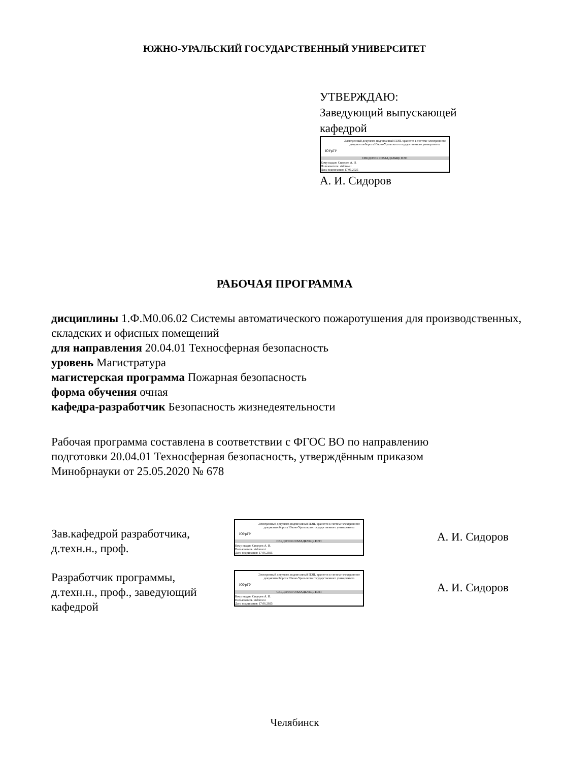ЮЖНО-УРАЛЬСКИЙ ГОСУДАРСТВЕННЫЙ УНИВЕРСИТЕТ
УТВЕРЖДАЮ:
Заведующий выпускающей
кафедрой
ЮУрГУ
Электронный документ, подписанный ПЭП, хранится в системе электронного документооборота Южно-Уральского государственного университета
СВЕДЕНИЯ О ВЛАДЕЛЬЦЕ ПЭП
Кому выдан: Сидоров А. И.
Пользователь: sidorovai
Дата подписания: 17.06.2025
А. И. Сидоров
РАБОЧАЯ ПРОГРАММА
дисциплины 1.Ф.М0.06.02 Системы автоматического пожаротушения для производственных, складских и офисных помещений
для направления 20.04.01 Техносферная безопасность
уровень Магистратура
магистерская программа Пожарная безопасность
форма обучения очная
кафедра-разработчик Безопасность жизнедеятельности
Рабочая программа составлена в соответствии с ФГОС ВО по направлению подготовки 20.04.01 Техносферная безопасность, утверждённым приказом Минобрнауки от 25.05.2020 № 678
Зав.кафедрой разработчика,
д.техн.н., проф.
ЮУрГУ
Электронный документ, подписанный ПЭП, хранится в системе электронного документооборота Южно-Уральского государственного университета
СВЕДЕНИЯ О ВЛАДЕЛЬЦЕ ПЭП
Кому выдан: Сидоров А. И.
Пользователь: sidorovai
Дата подписания: 17.06.2025
А. И. Сидоров
Разработчик программы,
д.техн.н., проф., заведующий
кафедрой
ЮУрГУ
Электронный документ, подписанный ПЭП, хранится в системе электронного документооборота Южно-Уральского государственного университета
СВЕДЕНИЯ О ВЛАДЕЛЬЦЕ ПЭП
Кому выдан: Сидоров А. И.
Пользователь: sidorovai
Дата подписания: 17.06.2025
А. И. Сидоров
Челябинск